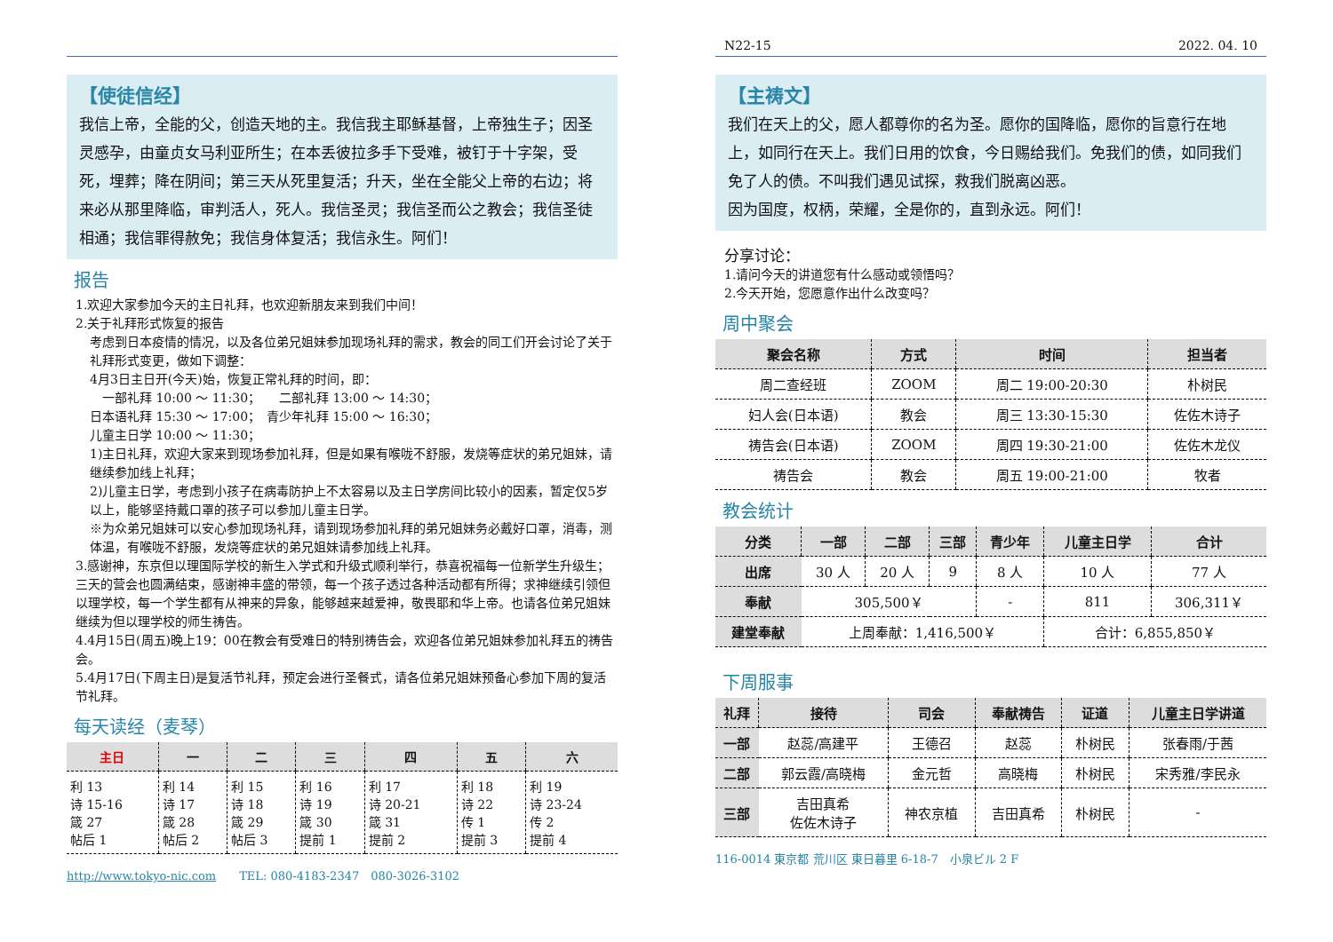【使徒信经】
我信上帝，全能的父，创造天地的主。我信我主耶稣基督，上帝独生子；因圣灵感孕，由童贞女马利亚所生；在本丢彼拉多手下受难，被钉于十字架，受死，埋葬；降在阴间；第三天从死里复活；升天，坐在全能父上帝的右边；将来必从那里降临，审判活人，死人。我信圣灵；我信圣而公之教会；我信圣徒相通；我信罪得赦免；我信身体复活；我信永生。阿们！
报告
1.欢迎大家参加今天的主日礼拜，也欢迎新朋友来到我们中间！
2.关于礼拜形式恢复的报告
考虑到日本疫情的情况，以及各位弟兄姐妹参加现场礼拜的需求，教会的同工们开会讨论了关于礼拜形式变更，做如下调整：
4月3日主日开(今天)始，恢复正常礼拜的时间，即：
　一部礼拜 10:00 ～ 11:30；　　二部礼拜 13:00 ～ 14:30；
日本语礼拜 15:30 ～ 17:00；　青少年礼拜 15:00 ～ 16:30；
儿童主日学 10:00 ～ 11:30；
1)主日礼拜，欢迎大家来到现场参加礼拜，但是如果有喉咙不舒服，发烧等症状的弟兄姐妹，请继续参加线上礼拜；
2)儿童主日学，考虑到小孩子在病毒防护上不太容易以及主日学房间比较小的因素，暂定仅5岁以上，能够坚持戴口罩的孩子可以参加儿童主日学。
※为众弟兄姐妹可以安心参加现场礼拜，请到现场参加礼拜的弟兄姐妹务必戴好口罩，消毒，测体温，有喉咙不舒服，发烧等症状的弟兄姐妹请参加线上礼拜。
3.感谢神，东京但以理国际学校的新生入学式和升级式顺利举行，恭喜祝福每一位新学生升级生；三天的营会也圆满结束，感谢神丰盛的带领，每一个孩子透过各种活动都有所得；求神继续引领但以理学校，每一个学生都有从神来的异象，能够越来越爱神，敬畏耶和华上帝。也请各位弟兄姐妹继续为但以理学校的师生祷告。
4.4月15日(周五)晚上19：00在教会有受难日的特别祷告会，欢迎各位弟兄姐妹参加礼拜五的祷告会。
5.4月17日(下周主日)是复活节礼拜，预定会进行圣餐式，请各位弟兄姐妹预备心参加下周的复活节礼拜。
每天读经（麦琴）
| 主日 | 一 | 二 | 三 | 四 | 五 | 六 |
| --- | --- | --- | --- | --- | --- | --- |
| 利 13 诗 15-16 箴 27 帖后 1 | 利 14 诗 17 箴 28 帖后 2 | 利 15 诗 18 箴 29 帖后 3 | 利 16 诗 19 箴 30 提前 1 | 利 17 诗 20-21 箴 31 提前 2 | 利 18 诗 22 传 1 提前 3 | 利 19 诗 23-24 传 2 提前 4 |
http://www.tokyo-nic.com　　TEL: 080-4183-2347　080-3026-3102
N22-15 2022. 04. 10
【主祷文】
我们在天上的父，愿人都尊你的名为圣。愿你的国降临，愿你的旨意行在地上，如同行在天上。我们日用的饮食，今日赐给我们。免我们的债，如同我们免了人的债。不叫我们遇见试探，救我们脱离凶恶。
因为国度，权柄，荣耀，全是你的，直到永远。阿们！
分享讨论：
1.请问今天的讲道您有什么感动或领悟吗？
2.今天开始，您愿意作出什么改变吗？
周中聚会
| 聚会名称 | 方式 | 时间 | 担当者 |
| --- | --- | --- | --- |
| 周二查经班 | ZOOM | 周二 19:00-20:30 | 朴树民 |
| 妇人会(日本语) | 教会 | 周三 13:30-15:30 | 佐佐木诗子 |
| 祷告会(日本语) | ZOOM | 周四 19:30-21:00 | 佐佐木龙仪 |
| 祷告会 | 教会 | 周五 19:00-21:00 | 牧者 |
教会统计
| 分类 | 一部 | 二部 | 三部 | 青少年 | 儿童主日学 | 合计 |
| --- | --- | --- | --- | --- | --- | --- |
| 出席 | 30 人 | 20 人 | 9 | 8 人 | 10 人 | 77 人 |
| 奉献 | 305,500￥ | | | - | 811 | 306,311￥ |
| 建堂奉献 | 上周奉献：1,416,500￥ | | | | 合计：6,855,850￥ | |
下周服事
| 礼拜 | 接待 | 司会 | 奉献祷告 | 证道 | 儿童主日学讲道 |
| --- | --- | --- | --- | --- | --- |
| 一部 | 赵蕊/高建平 | 王德召 | 赵蕊 | 朴树民 | 张春雨/于茜 |
| 二部 | 郭云霞/高晓梅 | 金元哲 | 高晓梅 | 朴树民 | 宋秀雅/李民永 |
| 三部 | 吉田真希 佐佐木诗子 | 神农京植 | 吉田真希 | 朴树民 | - |
116-0014 東京都 荒川区 東日暮里 6-18-7　小泉ビル 2 F